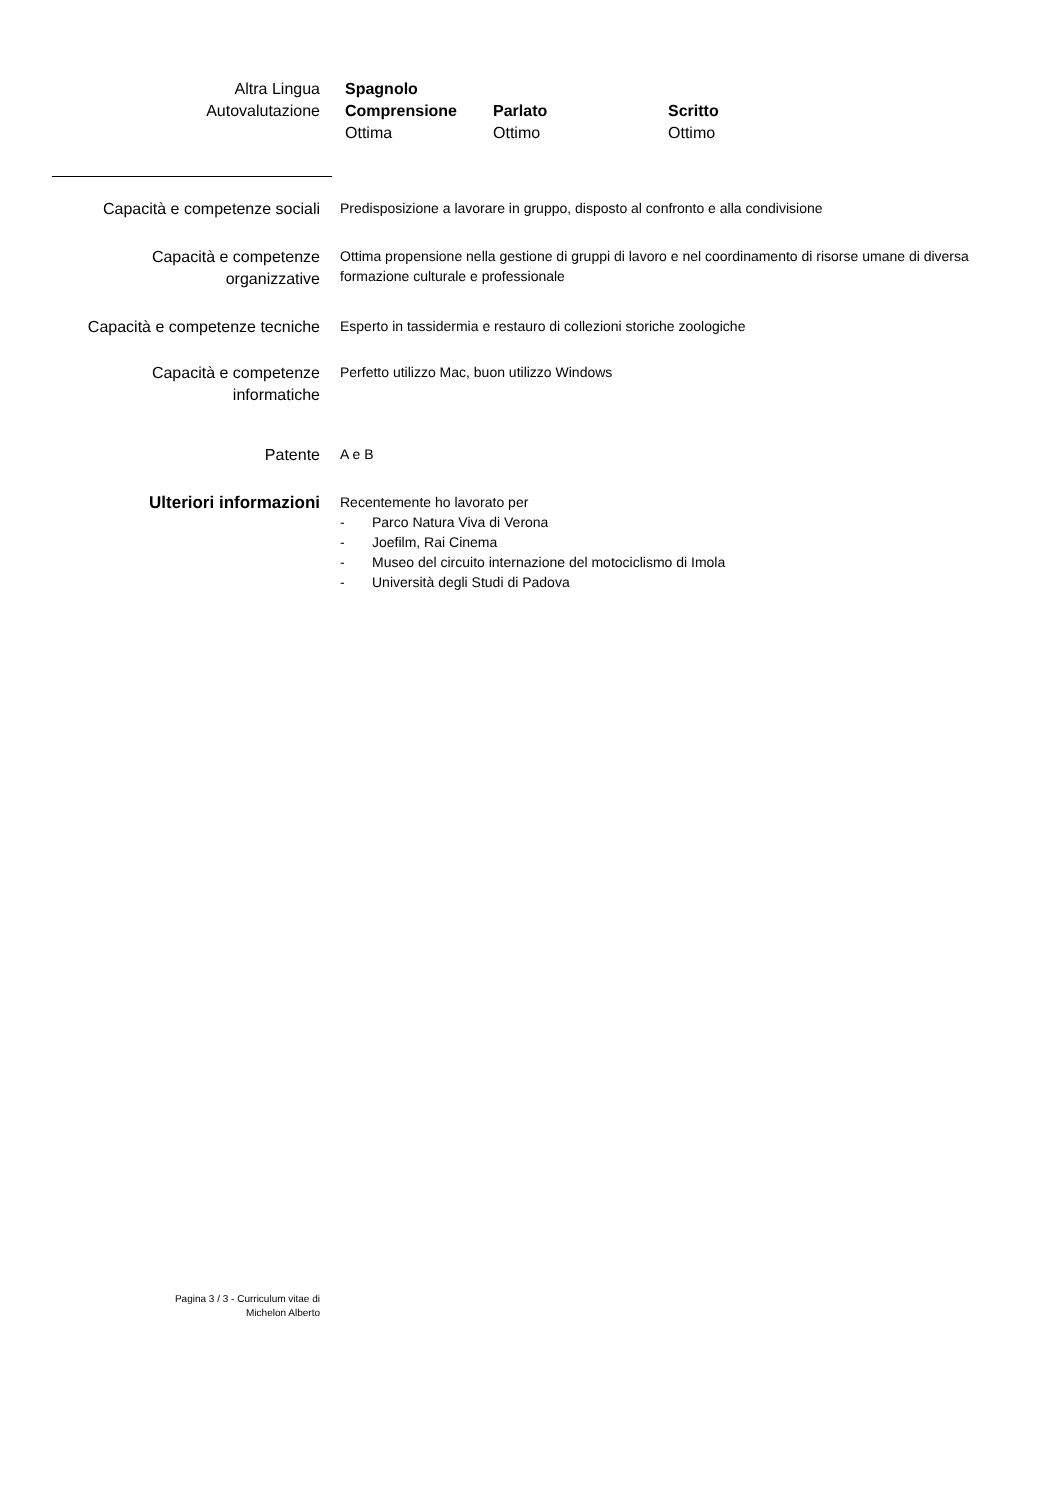Altra Lingua
Autovalutazione
| Spagnolo | | |
| --- | --- | --- |
| Comprensione | Parlato | Scritto |
| Ottima | Ottimo | Ottimo |
Capacità e competenze sociali
Predisposizione a lavorare in gruppo, disposto al confronto e alla condivisione
Capacità e competenze
organizzative
Ottima propensione nella gestione di gruppi di lavoro e nel coordinamento di risorse umane di diversa formazione culturale e professionale
Capacità e competenze tecniche
Esperto in tassidermia e restauro di collezioni storiche zoologiche
Capacità e competenze
informatiche
Perfetto utilizzo Mac, buon utilizzo Windows
Patente
A e B
Ulteriori informazioni
Recentemente ho lavorato per
- Parco Natura Viva di Verona
- Joefilm, Rai Cinema
- Museo del circuito internazione del motociclismo di Imola
- Università degli Studi di Padova
Pagina 3 / 3 - Curriculum vitae di
Michelon Alberto